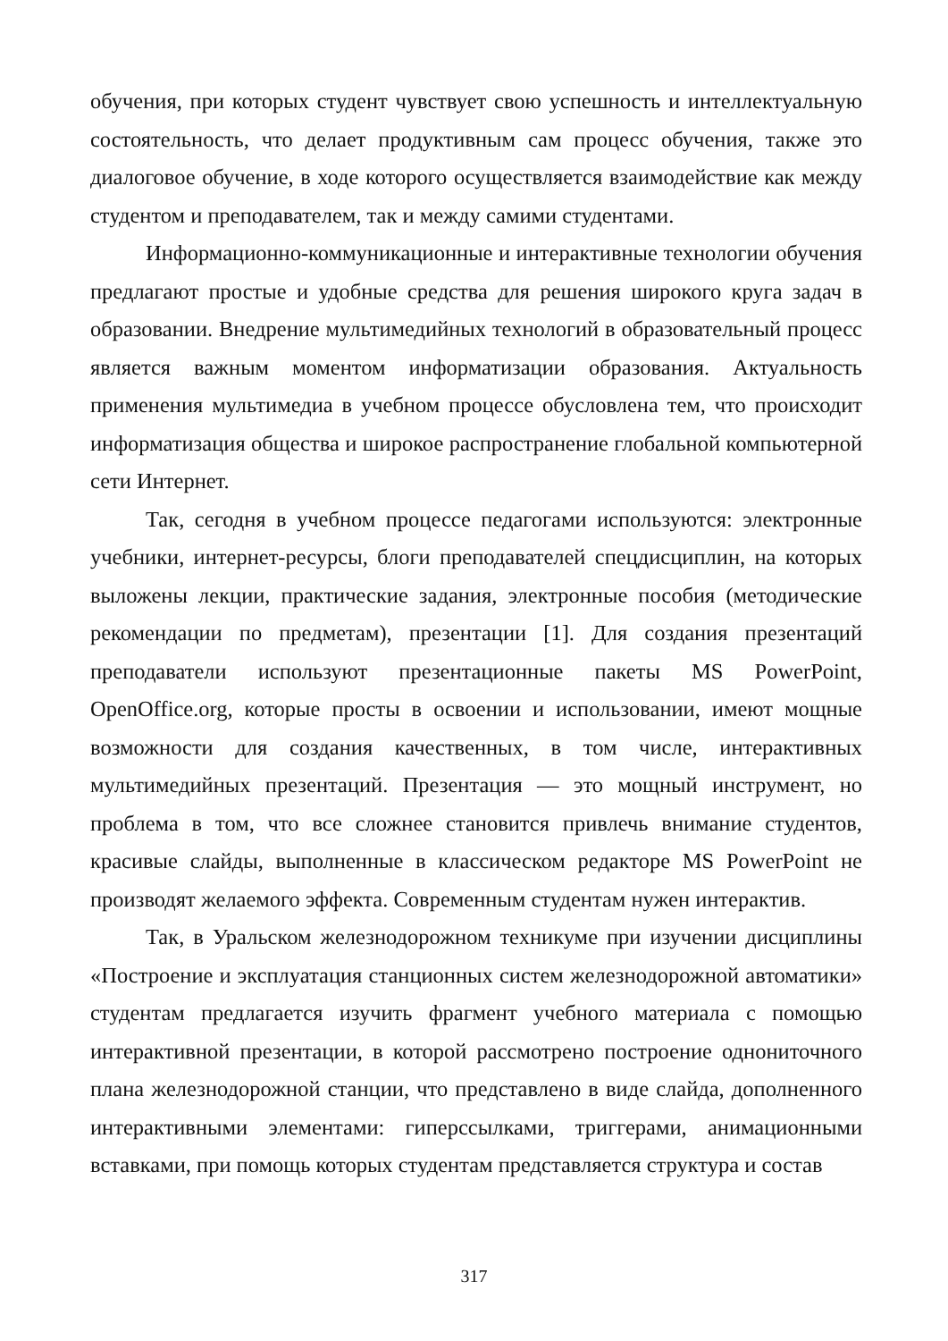обучения, при которых студент чувствует свою успешность и интеллектуальную состоятельность, что делает продуктивным сам процесс обучения, также это диалоговое обучение, в ходе которого осуществляется взаимодействие как между студентом и преподавателем, так и между самими студентами.
Информационно-коммуникационные и интерактивные технологии обучения предлагают простые и удобные средства для решения широкого круга задач в образовании. Внедрение мультимедийных технологий в образовательный процесс является важным моментом информатизации образования. Актуальность применения мультимедиа в учебном процессе обусловлена тем, что происходит информатизация общества и широкое распространение глобальной компьютерной сети Интернет.
Так, сегодня в учебном процессе педагогами используются: электронные учебники, интернет-ресурсы, блоги преподавателей спецдисциплин, на которых выложены лекции, практические задания, электронные пособия (методические рекомендации по предметам), презентации [1]. Для создания презентаций преподаватели используют презентационные пакеты MS PowerPoint, OpenOffice.org, которые просты в освоении и использовании, имеют мощные возможности для создания качественных, в том числе, интерактивных мультимедийных презентаций. Презентация — это мощный инструмент, но проблема в том, что все сложнее становится привлечь внимание студентов, красивые слайды, выполненные в классическом редакторе MS PowerPoint не производят желаемого эффекта. Современным студентам нужен интерактив.
Так, в Уральском железнодорожном техникуме при изучении дисциплины «Построение и эксплуатация станционных систем железнодорожной автоматики» студентам предлагается изучить фрагмент учебного материала с помощью интерактивной презентации, в которой рассмотрено построение однониточного плана железнодорожной станции, что представлено в виде слайда, дополненного интерактивными элементами: гиперссылками, триггерами, анимационными вставками, при помощь которых студентам представляется структура и состав
317